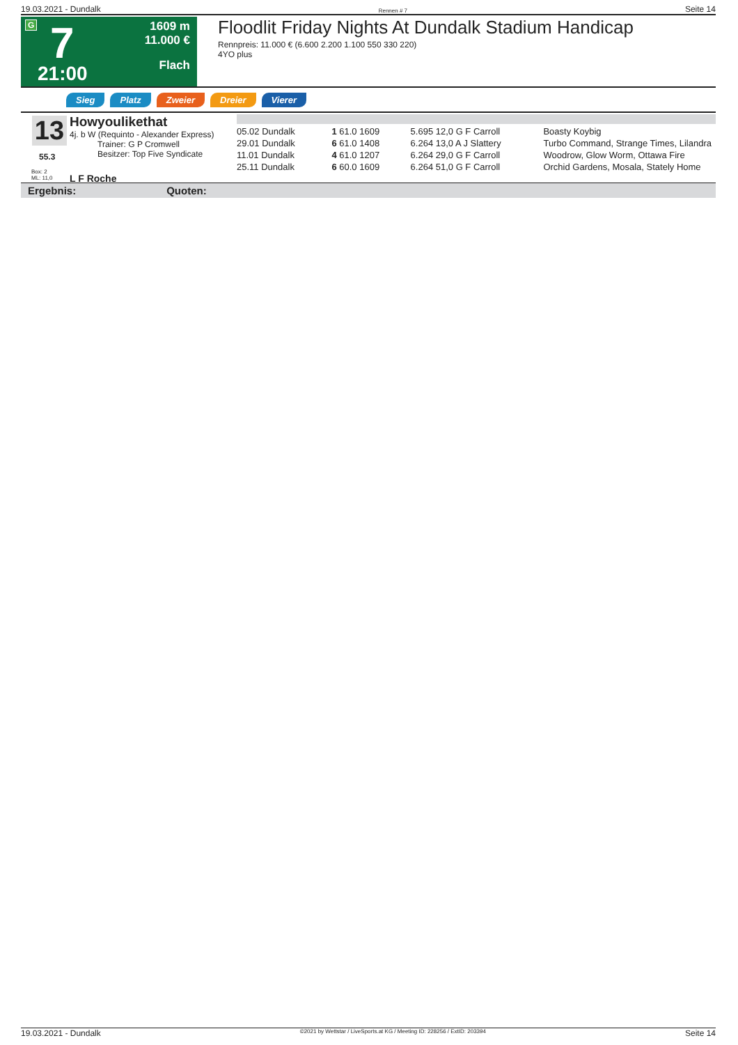19.03.2021 - Dundalk Rennen # 7 Seite 14
G 7
21:00
1609 m
11.000 €
Flach
Floodlit Friday Nights At Dundalk Stadium Handicap
Rennpreis: 11.000 € (6.600 2.200 1.100 550 330 220)
4YO plus
Sieg Platz Zweier Dreier Vierer
13
55.3
Box: 2
ML: 11,0
Howyoulikethat
4j. b W (Requinto - Alexander Express)
Trainer: G P Cromwell
Besitzer: Top Five Syndicate
L F Roche
| 05.02 Dundalk | | 1 61.0 1609 | | 5.695 12,0 G F Carroll | | Boasty Koybig |
| 29.01 Dundalk | | 6 61.0 1408 | | 6.264 13,0 A J Slattery | | Turbo Command, Strange Times, Lilandra |
| 11.01 Dundalk | | 4 61.0 1207 | | 6.264 29,0 G F Carroll | | Woodrow, Glow Worm, Ottawa Fire |
| 25.11 Dundalk | | 6 60.0 1609 | | 6.264 51,0 G F Carroll | | Orchid Gardens, Mosala, Stately Home |
Ergebnis: Quoten:
19.03.2021 - Dundalk ©2021 by Wettstar / LiveSports.at KG / Meeting ID: 228256 / ExtID: 203394 Seite 14